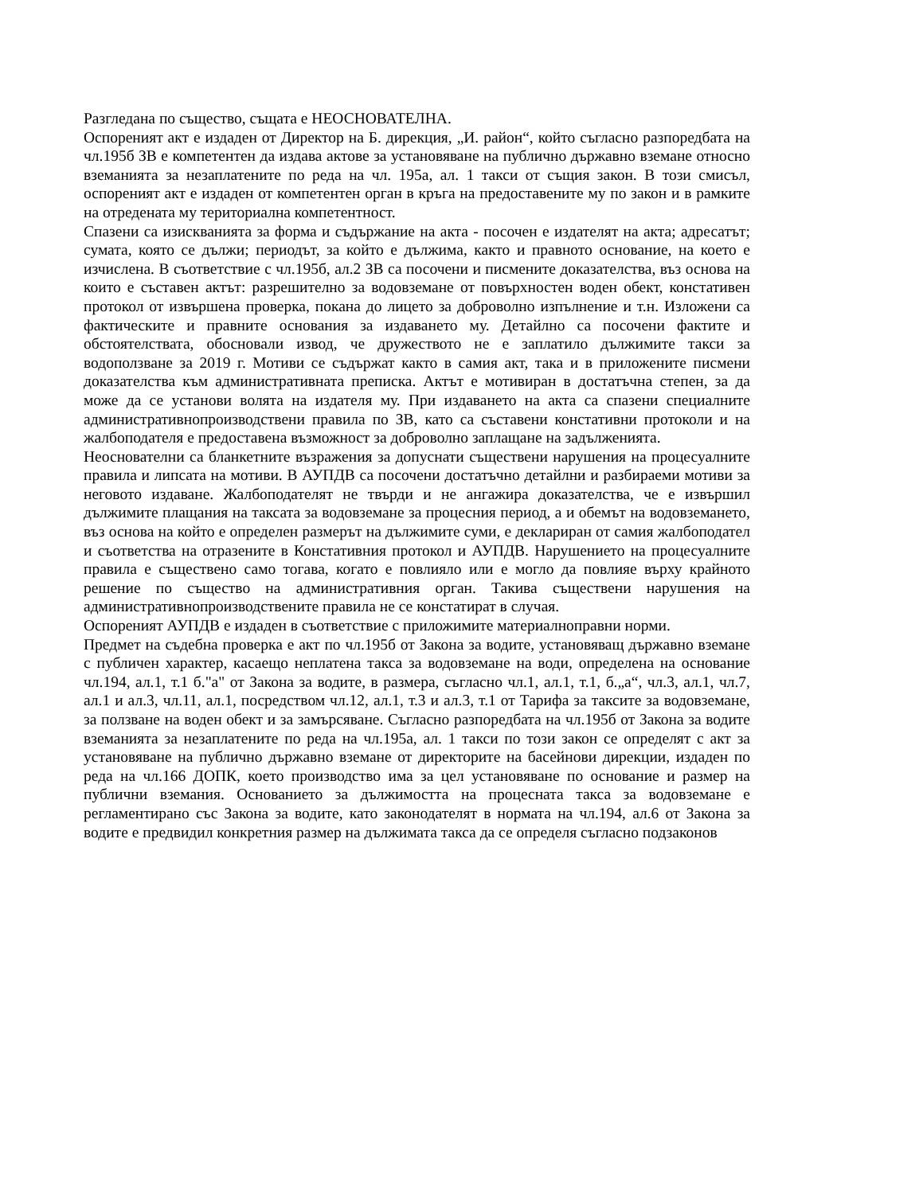Разгледана по същество, същата е НЕОСНОВАТЕЛНА.
Оспореният акт е издаден от Директор на Б. дирекция, „И. район“, който съгласно разпоредбата на чл.195б ЗВ е компетентен да издава актове за установяване на публично държавно вземане относно вземанията за незаплатените по реда на чл. 195а, ал. 1 такси от същия закон. В този смисъл, оспореният акт е издаден от компетентен орган в кръга на предоставените му по закон и в рамките на отредената му териториална компетентност.
Спазени са изискванията за форма и съдържание на акта - посочен е издателят на акта; адресатът; сумата, която се дължи; периодът, за който е дължима, както и правното основание, на което е изчислена. В съответствие с чл.195б, ал.2 ЗВ са посочени и писмените доказателства, въз основа на които е съставен актът: разрешително за водовземане от повърхностен воден обект, констативен протокол от извършена проверка, покана до лицето за доброволно изпълнение и т.н. Изложени са фактическите и правните основания за издаването му. Детайлно са посочени фактите и обстоятелствата, обосновали извод, че дружеството не е заплатило дължимите такси за водоползване за 2019 г. Мотиви се съдържат както в самия акт, така и в приложените писмени доказателства към административната преписка. Актът е мотивиран в достатъчна степен, за да може да се установи волята на издателя му. При издаването на акта са спазени специалните административнопроизводствени правила по ЗВ, като са съставени констативни протоколи и на жалбоподателя е предоставена възможност за доброволно заплащане на задълженията.
Неоснователни са бланкетните възражения за допуснати съществени нарушения на процесуалните правила и липсата на мотиви. В АУПДВ са посочени достатъчно детайлни и разбираеми мотиви за неговото издаване. Жалбоподателят не твърди и не ангажира доказателства, че е извършил дължимите плащания на таксата за водовземане за процесния период, а и обемът на водовземането, въз основа на който е определен размерът на дължимите суми, е деклариран от самия жалбоподател и съответства на отразените в Констативния протокол и АУПДВ. Нарушението на процесуалните правила е съществено само тогава, когато е повлияло или е могло да повлияе върху крайното решение по същество на административния орган. Такива съществени нарушения на административнопроизводствените правила не се констатират в случая.
Оспореният АУПДВ е издаден в съответствие с приложимите материалноправни норми.
Предмет на съдебна проверка е акт по чл.195б от Закона за водите, установяващ държавно вземане с публичен характер, касаещо неплатена такса за водовземане на води, определена на основание чл.194, ал.1, т.1 б."а" от Закона за водите, в размера, съгласно чл.1, ал.1, т.1, б.„а“, чл.3, ал.1, чл.7, ал.1 и ал.3, чл.11, ал.1, посредством чл.12, ал.1, т.3 и ал.3, т.1 от Тарифа за таксите за водовземане, за ползване на воден обект и за замърсяване. Съгласно разпоредбата на чл.195б от Закона за водите вземанията за незаплатените по реда на чл.195а, ал. 1 такси по този закон се определят с акт за установяване на публично държавно вземане от директорите на басейнови дирекции, издаден по реда на чл.166 ДОПК, което производство има за цел установяване по основание и размер на публични вземания. Основанието за дължимостта на процесната такса за водовземане е регламентирано със Закона за водите, като законодателят в нормата на чл.194, ал.6 от Закона за водите е предвидил конкретния размер на дължимата такса да се определя съгласно подзаконов